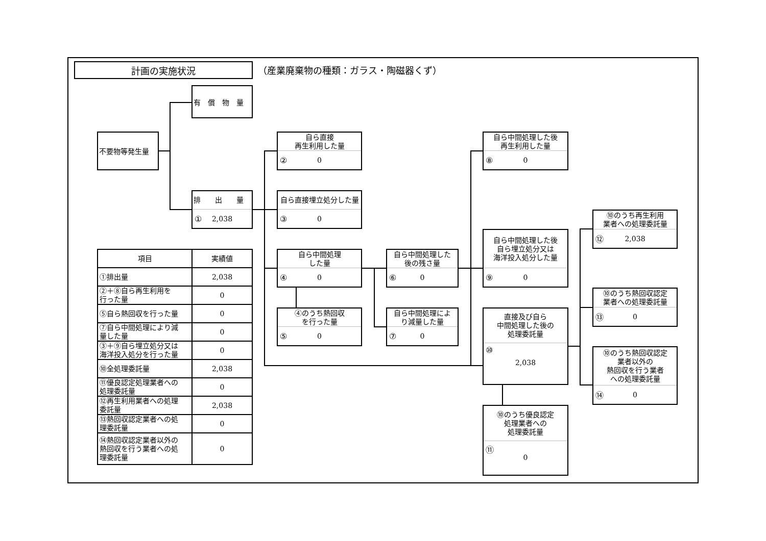計画の実施状況
（産業廃棄物の種類：ガラス・陶磁器くず）
有　償　物　量
不要物等発生量
排　　出　　量
① 2,038
自ら直接
再生利用した量
② 0
自ら直接埋立処分した量
③ 0
自ら中間処理
した量
④ 0
④のうち熱回収
を行った量
⑤ 0
自ら中間処理した
後の残さ量
⑥ 0
自ら中間処理によ
り減量した量
⑦ 0
自ら中間処理した後
再生利用した量
⑧ 0
自ら中間処理した後
自ら埋立処分又は
海洋投入処分した量
⑨ 0
直接及び自ら
中間処理した後の
処理委託量
⑩ 2,038
⑩のうち優良認定
処理業者への
処理委託量
⑪ 0
⑩のうち再生利用
業者への処理委託量
⑫ 2,038
⑩のうち熱回収認定
業者への処理委託量
⑬ 0
⑩のうち熱回収認定
業者以外の
熱回収を行う業者
への処理委託量
⑭ 0
| 項目 | 実績値 |
| --- | --- |
| ①排出量 | 2,038 |
| ②＋⑧自ら再生利用を 行った量 | 0 |
| ⑤自ら熱回収を行った量 | 0 |
| ⑦自ら中間処理により減 量した量 | 0 |
| ③＋⑨自ら埋立処分又は 海洋投入処分を行った量 | 0 |
| ⑩全処理委託量 | 2,038 |
| ⑪優良認定処理業者への 処理委託量 | 0 |
| ⑫再生利用業者への処理 委託量 | 2,038 |
| ⑬熱回収認定業者への処 理委託量 | 0 |
| ⑭熱回収認定業者以外の 熱回収を行う業者への処 理委託量 | 0 |